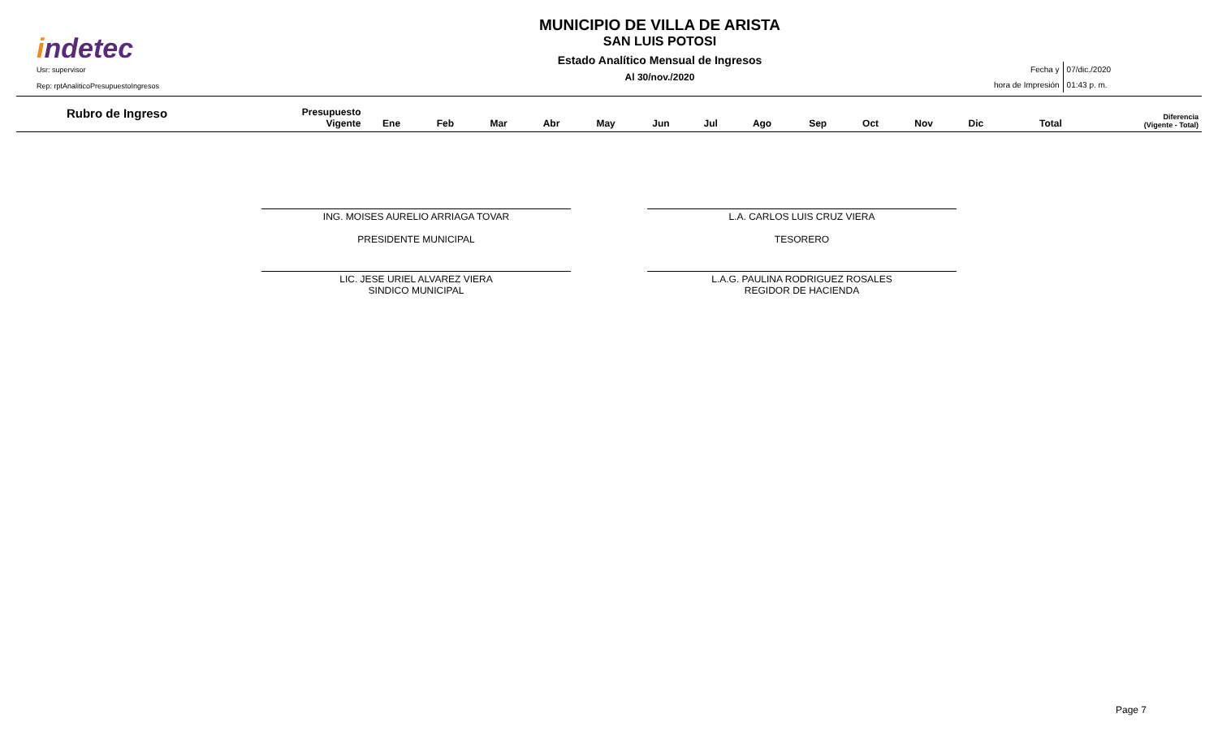indetec
Usr: supervisor
Rep: rptAnaliticoPresupuestoIngresos
MUNICIPIO DE VILLA DE ARISTA
SAN LUIS POTOSI
Estado Analítico Mensual de Ingresos
Al 30/nov./2020
| Fecha y | 07/dic./2020 |
| hora de Impresión | 01:43 p. m. |
| Rubro de Ingreso | Presupuesto Vigente | Ene | Feb | Mar | Abr | May | Jun | Jul | Ago | Sep | Oct | Nov | Dic | Total | Diferencia (Vigente - Total) |
| --- | --- | --- | --- | --- | --- | --- | --- | --- | --- | --- | --- | --- | --- | --- | --- |
ING. MOISES AURELIO ARRIAGA TOVAR
PRESIDENTE MUNICIPAL
L.A. CARLOS LUIS CRUZ VIERA
TESORERO
LIC. JESE URIEL ALVAREZ VIERA
SINDICO MUNICIPAL
L.A.G. PAULINA RODRIGUEZ ROSALES
REGIDOR DE HACIENDA
Page 7